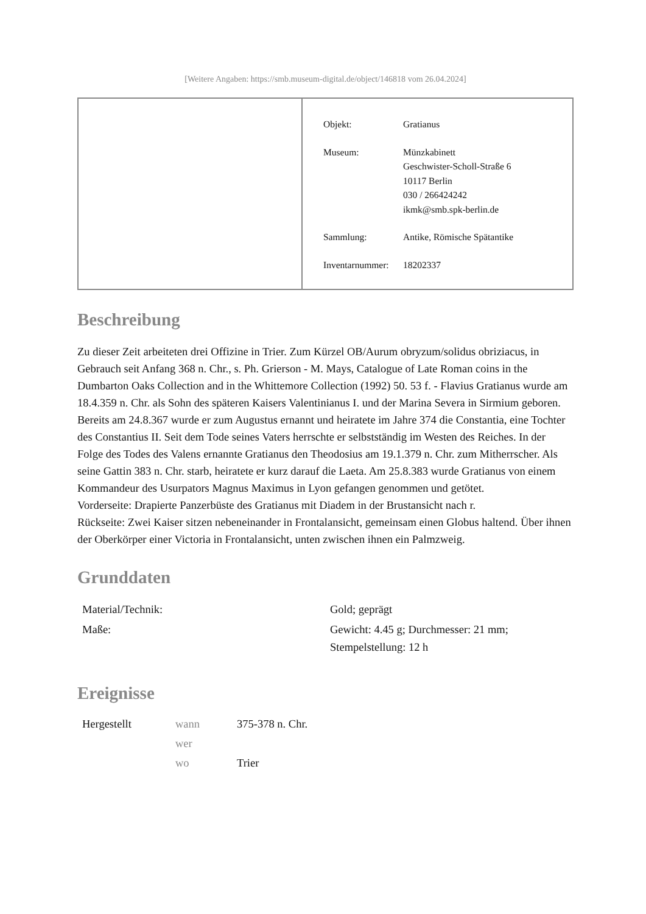[Weitere Angaben: https://smb.museum-digital.de/object/146818 vom 26.04.2024]
| Objekt: | Gratianus |
| Museum: | Münzkabinett Geschwister-Scholl-Straße 6 10117 Berlin 030 / 266424242 ikmk@smb.spk-berlin.de |
| Sammlung: | Antike, Römische Spätantike |
| Inventarnummer: | 18202337 |
Beschreibung
Zu dieser Zeit arbeiteten drei Offizine in Trier. Zum Kürzel OB/Aurum obryzum/solidus obriziacus, in Gebrauch seit Anfang 368 n. Chr., s. Ph. Grierson - M. Mays, Catalogue of Late Roman coins in the Dumbarton Oaks Collection and in the Whittemore Collection (1992) 50. 53 f. - Flavius Gratianus wurde am 18.4.359 n. Chr. als Sohn des späteren Kaisers Valentinianus I. und der Marina Severa in Sirmium geboren. Bereits am 24.8.367 wurde er zum Augustus ernannt und heiratete im Jahre 374 die Constantia, eine Tochter des Constantius II. Seit dem Tode seines Vaters herrschte er selbstständig im Westen des Reiches. In der Folge des Todes des Valens ernannte Gratianus den Theodosius am 19.1.379 n. Chr. zum Mitherrscher. Als seine Gattin 383 n. Chr. starb, heiratete er kurz darauf die Laeta. Am 25.8.383 wurde Gratianus von einem Kommandeur des Usurpators Magnus Maximus in Lyon gefangen genommen und getötet.
Vorderseite: Drapierte Panzerbüste des Gratianus mit Diadem in der Brustansicht nach r.
Rückseite: Zwei Kaiser sitzen nebeneinander in Frontalansicht, gemeinsam einen Globus haltend. Über ihnen der Oberkörper einer Victoria in Frontalansicht, unten zwischen ihnen ein Palmzweig.
Grunddaten
| Material/Technik: | Gold; geprägt |
| Maße: | Gewicht: 4.45 g; Durchmesser: 21 mm; Stempelstellung: 12 h |
Ereignisse
| Hergestellt | wann | 375-378 n. Chr. |
| | wer | |
| | wo | Trier |